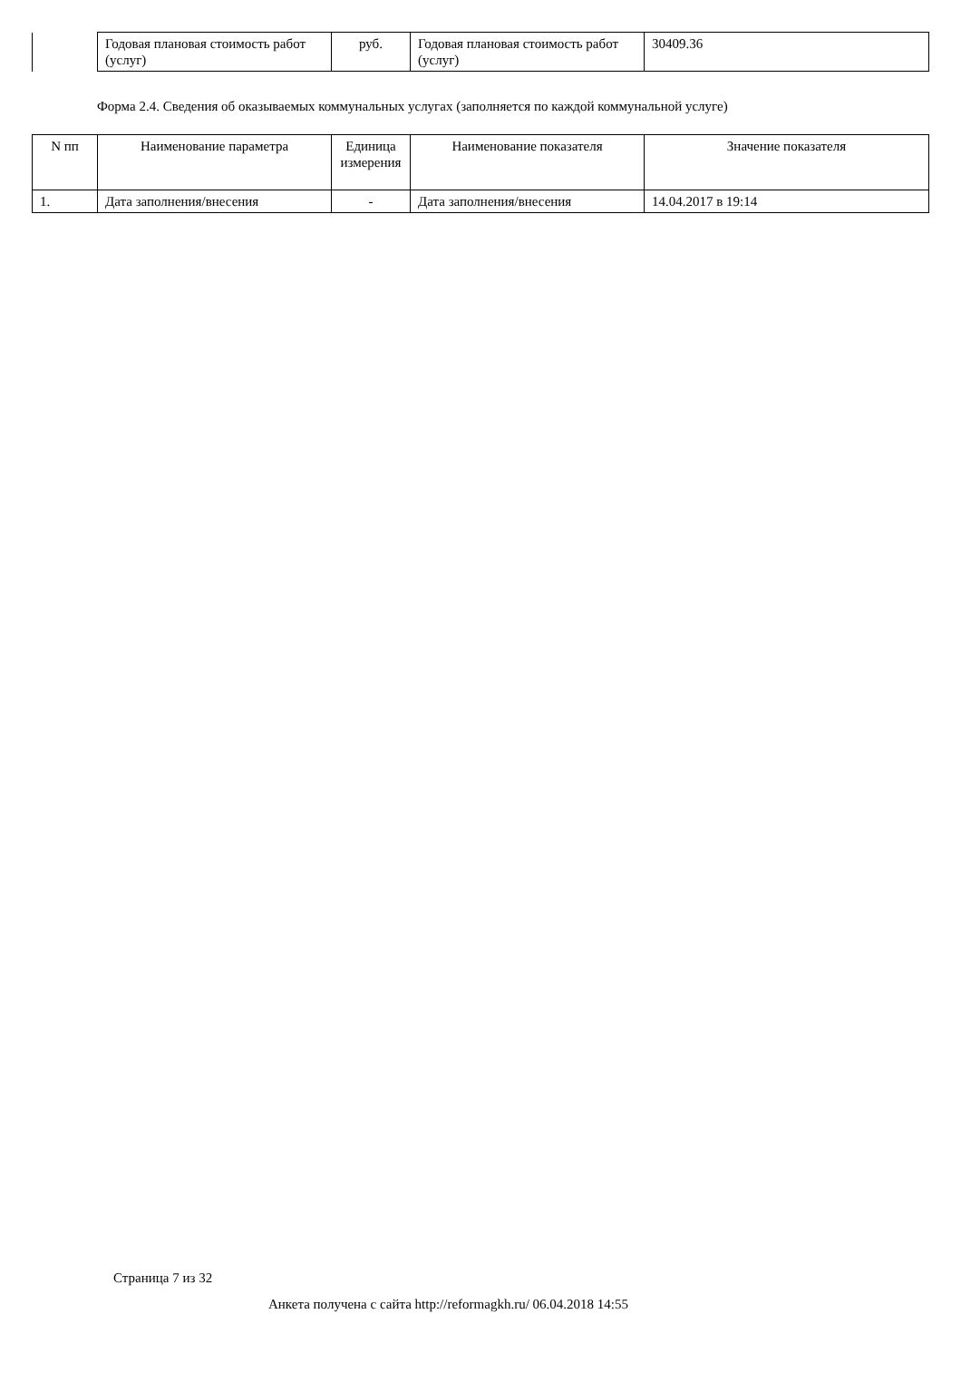| | Годовая плановая стоимость работ (услуг) | руб. | Годовая плановая стоимость работ (услуг) | 30409.36 |
Форма 2.4. Сведения об оказываемых коммунальных услугах (заполняется по каждой коммунальной услуге)
| N пп | Наименование параметра | Единица измерения | Наименование показателя | Значение показателя |
| 1. | Дата заполнения/внесения | - | Дата заполнения/внесения | 14.04.2017 в 19:14 |
Страница 7 из 32
Анкета получена с сайта http://reformagkh.ru/ 06.04.2018 14:55